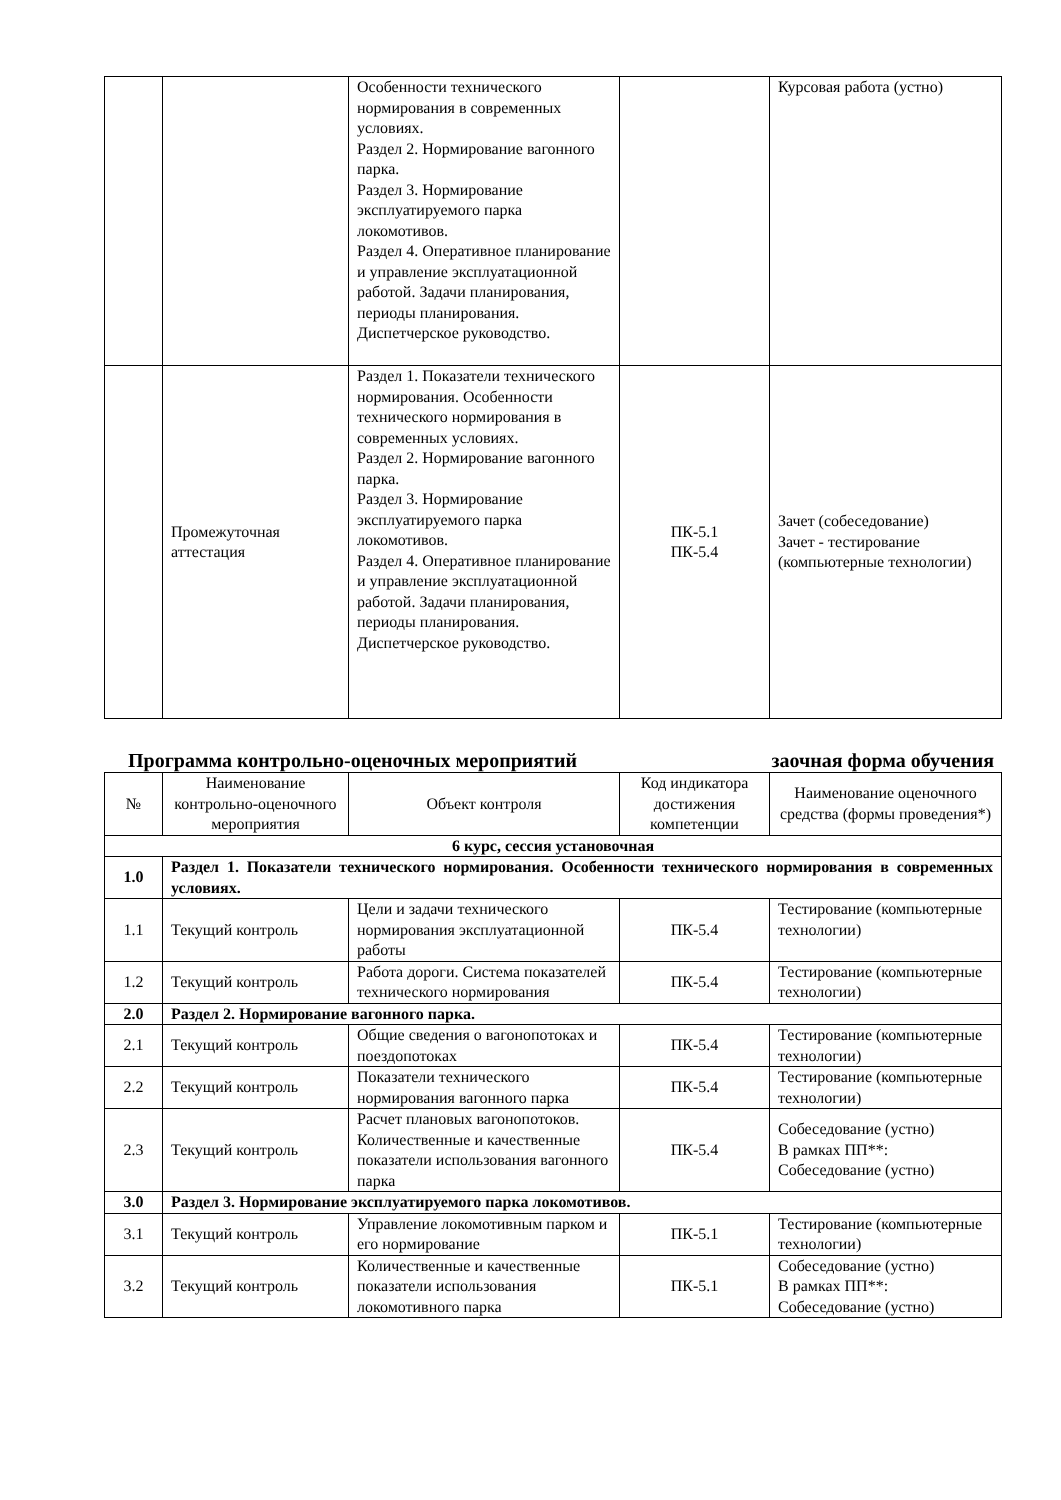| | | Особенности технического нормирования в современных условиях. Раздел 2. Нормирование вагонного парка. Раздел 3. Нормирование эксплуатируемого парка локомотивов. Раздел 4. Оперативное планирование и управление эксплуатационной работой. Задачи планирования, периоды планирования. Диспетчерское руководство. | | Курсовая работа (устно) |
| | Промежуточная аттестация | Раздел 1. Показатели технического нормирования. Особенности технического нормирования в современных условиях. Раздел 2. Нормирование вагонного парка. Раздел 3. Нормирование эксплуатируемого парка локомотивов. Раздел 4. Оперативное планирование и управление эксплуатационной работой. Задачи планирования, периоды планирования. Диспетчерское руководство. | ПК-5.1 ПК-5.4 | Зачет (собеседование) Зачет - тестирование (компьютерные технологии) |
Программа контрольно-оценочных мероприятий заочная форма обучения
| № | Наименование контрольно-оценочного мероприятия | Объект контроля | Код индикатора достижения компетенции | Наименование оценочного средства (формы проведения*) |
| --- | --- | --- | --- | --- |
| 6 курс, сессия установочная | | | | |
| 1.0 | Раздел 1. Показатели технического нормирования. Особенности технического нормирования в современных условиях. | | | |
| 1.1 | Текущий контроль | Цели и задачи технического нормирования эксплуатационной работы | ПК-5.4 | Тестирование (компьютерные технологии) |
| 1.2 | Текущий контроль | Работа дороги. Система показателей технического нормирования | ПК-5.4 | Тестирование (компьютерные технологии) |
| 2.0 | Раздел 2. Нормирование вагонного парка. | | | |
| 2.1 | Текущий контроль | Общие сведения о вагонопотоках и поездопотоках | ПК-5.4 | Тестирование (компьютерные технологии) |
| 2.2 | Текущий контроль | Показатели технического нормирования вагонного парка | ПК-5.4 | Тестирование (компьютерные технологии) |
| 2.3 | Текущий контроль | Расчет плановых вагонопотоков. Количественные и качественные показатели использования вагонного парка | ПК-5.4 | Собеседование (устно) В рамках ПП**: Собеседование (устно) |
| 3.0 | Раздел 3. Нормирование эксплуатируемого парка локомотивов. | | | |
| 3.1 | Текущий контроль | Управление локомотивным парком и его нормирование | ПК-5.1 | Тестирование (компьютерные технологии) |
| 3.2 | Текущий контроль | Количественные и качественные показатели использования локомотивного парка | ПК-5.1 | Собеседование (устно) В рамках ПП**: Собеседование (устно) |